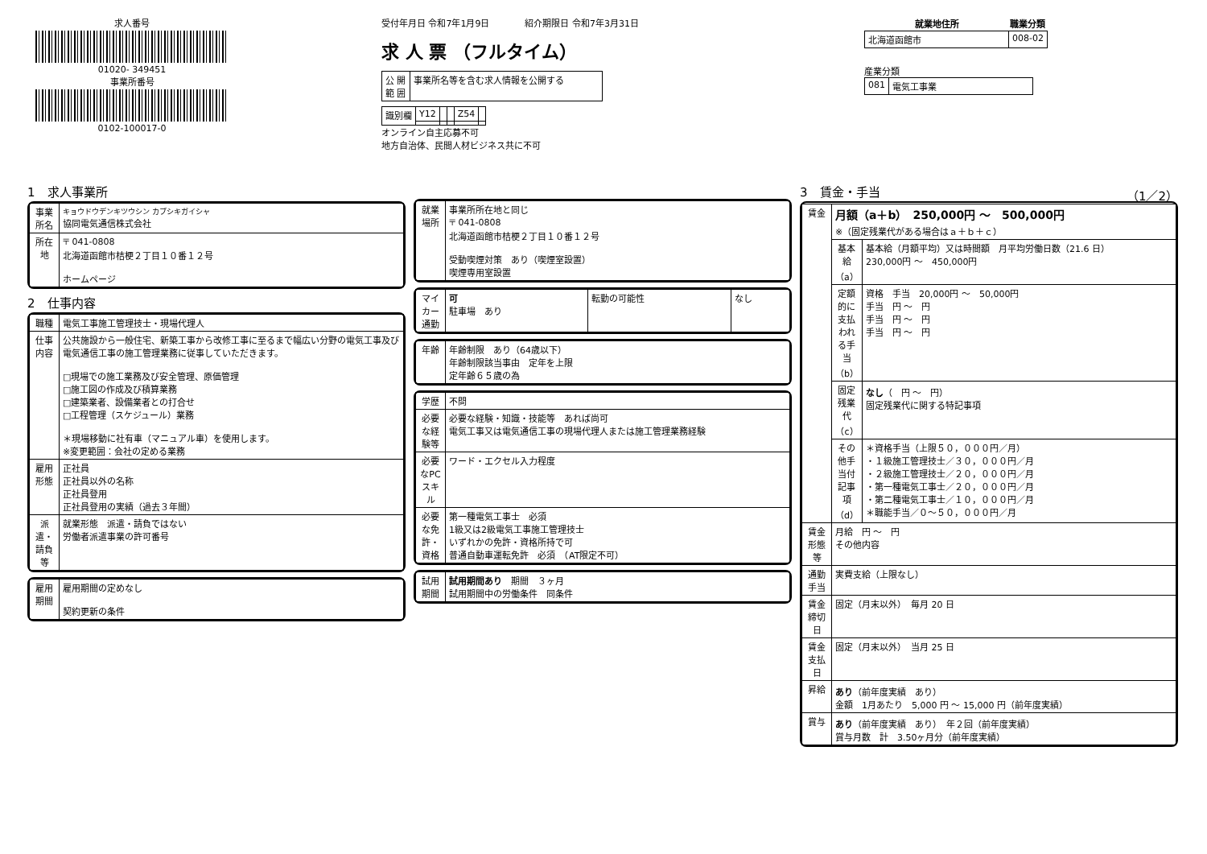求人番号
01020- 349451
事業所番号
0102-100017-0
受付年月日 令和7年1月9日　　　　紹介期限日 令和7年3月31日
求 人 票 （フルタイム）
| 公 開 範 囲 | 事業所名等を含む求人情報を公開する |
| 識別欄 | Y12 | | | Z54 | |
オンライン自主応募不可
地方自治体、民間人材ビジネス共に不可
| 就業地住所 | 職業分類 |
| --- | --- |
| 北海道函館市 | 008-02 |
産業分類
| 081 | 電気工事業 |
1　求人事業所
| 事業所名 | キョウドウデンキツウシン カブシキガイシャ 協同電気通信株式会社 |
| 所在地 | 〒 041-0808 北海道函館市桔梗２丁目１０番１２号 ホームページ |
2　仕事内容
| 職種 | 電気工事施工管理技士・現場代理人 |
| 仕事内容 | 公共施設から一般住宅、新築工事から改修工事に至るまで幅広い分野の電気工事及び電気通信工事の施工管理業務に従事していただきます。 □現場での施工業務及び安全管理、原価管理 □施工図の作成及び積算業務 □建築業者、設備業者との打合せ □工程管理（スケジュール）業務 ＊現場移動に社有車（マニュアル車）を使用します。 ※変更範囲：会社の定める業務 |
| 雇用形態 | 正社員 正社員以外の名称 正社員登用 正社員登用の実績（過去３年間） |
| 派遣・請負等 | 就業形態 派遣・請負ではない 労働者派遣事業の許可番号 |
| 雇用期間 | 雇用期間の定めなし 契約更新の条件 |
| 就業場所 | 事業所所在地と同じ 〒 041-0808 北海道函館市桔梗２丁目１０番１２号 受動喫煙対策 あり（喫煙室設置） 喫煙専用室設置 |
| マイカー通勤 | 可 駐車場 あり | 転勤の可能性 | なし |
| 年齢 | 年齢制限 あり（64歳以下） 年齢制限該当事由 定年を上限 定年齢６５歳の為 |
| 学歴 | 不問 |
| 必要な経験等 | 必要な経験・知識・技能等 あれば尚可 電気工事又は電気通信工事の現場代理人または施工管理業務経験 |
| 必要なPCスキル | ワード・エクセル入力程度 |
| 必要な免許・資格 | 第一種電気工事士 必須 1級又は2級電気工事施工管理技士 いずれかの免許・資格所持で可 普通自動車運転免許 必須 （AT限定不可） |
| 試用期間 | 試用期間あり 期間 ３ヶ月 試用期間中の労働条件 同条件 |
3　賃金・手当 （1／2）
| 賃金 | 月額（a＋b） 250,000円 〜 500,000円 ※（固定残業代がある場合はａ＋ｂ＋ｃ） | |
| | 基本給（a） | 基本給（月額平均）又は時間額 月平均労働日数（21.6 日） 230,000円 〜 450,000円 |
| | 定額的に支払われる手当（b） | 資格 手当 20,000円 〜 50,000円 手当 円 〜 円 手当 円 〜 円 手当 円 〜 円 |
| | 固定残業代（c） | なし （ 円 〜 円） 固定残業代に関する特記事項 |
| | その他手当付記事項（d） | ＊資格手当（上限５０，０００円／月） ・１級施工管理技士／３０，０００円／月 ・２級施工管理技士／２０，０００円／月 ・第一種電気工事士／２０，０００円／月 ・第二種電気工事士／１０，０００円／月 ＊職能手当／０〜５０，０００円／月 |
| 賃金形態等 | 月給 円 〜 円 その他内容 | |
| 通勤手当 | 実費支給（上限なし） | |
| 賃金締切日 | 固定（月末以外） 毎月 20 日 | |
| 賃金支払日 | 固定（月末以外） 当月 25 日 | |
| 昇給 | あり （前年度実績 あり） 金額 1月あたり 5,000 円 〜 15,000 円（前年度実績） | |
| 賞与 | あり （前年度実績 あり） 年２回（前年度実績） 賞与月数 計 3.50ヶ月分（前年度実績） | |